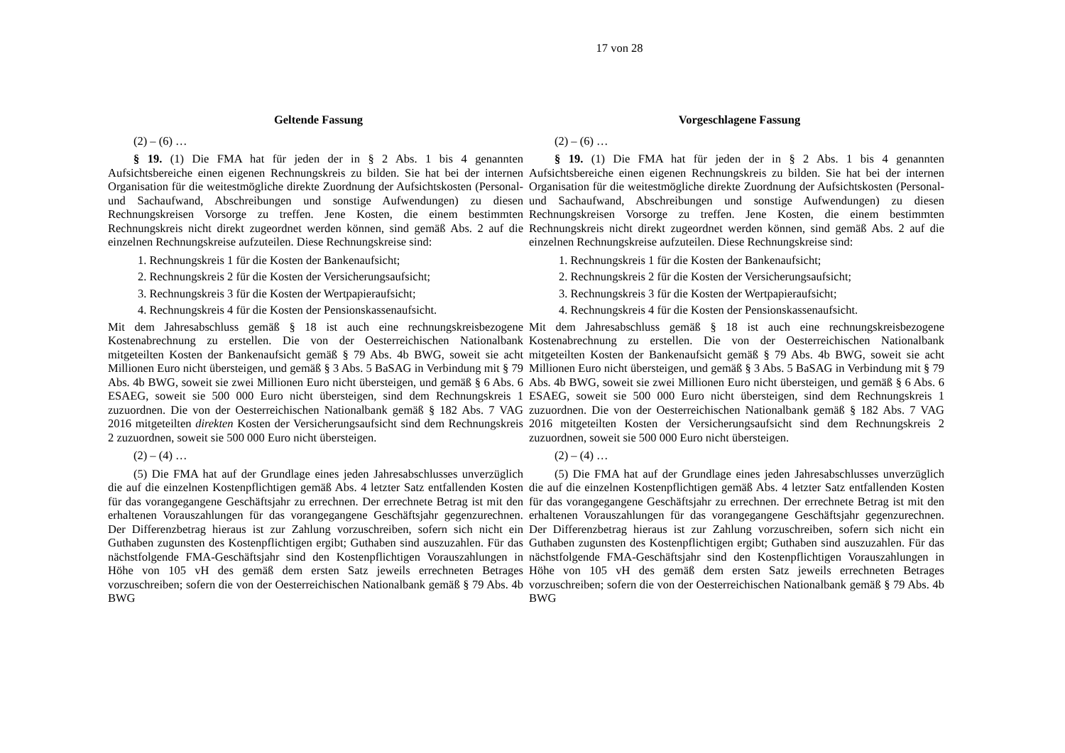17 von 28
| Geltende Fassung | Vorgeschlagene Fassung |
| --- | --- |
| (2) – (6) … | (2) – (6) … |
| § 19. (1) Die FMA hat für jeden der in § 2 Abs. 1 bis 4 genannten Aufsichtsbereiche einen eigenen Rechnungskreis zu bilden. Sie hat bei der internen Organisation für die weitestmögliche direkte Zuordnung der Aufsichtskosten (Personal- und Sachaufwand, Abschreibungen und sonstige Aufwendungen) zu diesen Rechnungskreisen Vorsorge zu treffen. Jene Kosten, die einem bestimmten Rechnungskreis nicht direkt zugeordnet werden können, sind gemäß Abs. 2 auf die einzelnen Rechnungskreise aufzuteilen. Diese Rechnungskreise sind: 1. Rechnungskreis 1 für die Kosten der Bankenaufsicht; 2. Rechnungskreis 2 für die Kosten der Versicherungsaufsicht; 3. Rechnungskreis 3 für die Kosten der Wertpapieraufsicht; 4. Rechnungskreis 4 für die Kosten der Pensionskassenaufsicht. Mit dem Jahresabschluss gemäß § 18 ist auch eine rechnungskreisbezogene Kostenabrechnung zu erstellen. Die von der Oesterreichischen Nationalbank mitgeteilten Kosten der Bankenaufsicht gemäß § 79 Abs. 4b BWG, soweit sie acht Millionen Euro nicht übersteigen, und gemäß § 3 Abs. 5 BaSAG in Verbindung mit § 79 Abs. 4b BWG, soweit sie zwei Millionen Euro nicht übersteigen, und gemäß § 6 Abs. 6 ESAEG, soweit sie 500 000 Euro nicht übersteigen, sind dem Rechnungskreis 1 zuzuordnen. Die von der Oesterreichischen Nationalbank gemäß § 182 Abs. 7 VAG 2016 mitgeteilten direkten Kosten der Versicherungsaufsicht sind dem Rechnungskreis 2 zuzuordnen, soweit sie 500 000 Euro nicht übersteigen. | § 19. (1) Die FMA hat für jeden der in § 2 Abs. 1 bis 4 genannten Aufsichtsbereiche einen eigenen Rechnungskreis zu bilden. Sie hat bei der internen Organisation für die weitestmögliche direkte Zuordnung der Aufsichtskosten (Personal- und Sachaufwand, Abschreibungen und sonstige Aufwendungen) zu diesen Rechnungskreisen Vorsorge zu treffen. Jene Kosten, die einem bestimmten Rechnungskreis nicht direkt zugeordnet werden können, sind gemäß Abs. 2 auf die einzelnen Rechnungskreise aufzuteilen. Diese Rechnungskreise sind: 1. Rechnungskreis 1 für die Kosten der Bankenaufsicht; 2. Rechnungskreis 2 für die Kosten der Versicherungsaufsicht; 3. Rechnungskreis 3 für die Kosten der Wertpapieraufsicht; 4. Rechnungskreis 4 für die Kosten der Pensionskassenaufsicht. Mit dem Jahresabschluss gemäß § 18 ist auch eine rechnungskreisbezogene Kostenabrechnung zu erstellen. Die von der Oesterreichischen Nationalbank mitgeteilten Kosten der Bankenaufsicht gemäß § 79 Abs. 4b BWG, soweit sie acht Millionen Euro nicht übersteigen, und gemäß § 3 Abs. 5 BaSAG in Verbindung mit § 79 Abs. 4b BWG, soweit sie zwei Millionen Euro nicht übersteigen, und gemäß § 6 Abs. 6 ESAEG, soweit sie 500 000 Euro nicht übersteigen, sind dem Rechnungskreis 1 zuzuordnen. Die von der Oesterreichischen Nationalbank gemäß § 182 Abs. 7 VAG 2016 mitgeteilten Kosten der Versicherungsaufsicht sind dem Rechnungskreis 2 zuzuordnen, soweit sie 500 000 Euro nicht übersteigen. |
| (2) – (4) … | (2) – (4) … |
| (5) Die FMA hat auf der Grundlage eines jeden Jahresabschlusses unverzüglich die auf die einzelnen Kostenpflichtigen gemäß Abs. 4 letzter Satz entfallenden Kosten für das vorangegangene Geschäftsjahr zu errechnen. Der errechnete Betrag ist mit den erhaltenen Vorauszahlungen für das vorangegangene Geschäftsjahr gegenzurechnen. Der Differenzbetrag hieraus ist zur Zahlung vorzuschreiben, sofern sich nicht ein Guthaben zugunsten des Kostenpflichtigen ergibt; Guthaben sind auszuzahlen. Für das nächstfolgende FMA-Geschäftsjahr sind den Kostenpflichtigen Vorauszahlungen in Höhe von 105 vH des gemäß dem ersten Satz jeweils errechneten Betrages vorzuschreiben; sofern die von der Oesterreichischen Nationalbank gemäß § 79 Abs. 4b BWG | (5) Die FMA hat auf der Grundlage eines jeden Jahresabschlusses unverzüglich die auf die einzelnen Kostenpflichtigen gemäß Abs. 4 letzter Satz entfallenden Kosten für das vorangegangene Geschäftsjahr zu errechnen. Der errechnete Betrag ist mit den erhaltenen Vorauszahlungen für das vorangegangene Geschäftsjahr gegenzurechnen. Der Differenzbetrag hieraus ist zur Zahlung vorzuschreiben, sofern sich nicht ein Guthaben zugunsten des Kostenpflichtigen ergibt; Guthaben sind auszuzahlen. Für das nächstfolgende FMA-Geschäftsjahr sind den Kostenpflichtigen Vorauszahlungen in Höhe von 105 vH des gemäß dem ersten Satz jeweils errechneten Betrages vorzuschreiben; sofern die von der Oesterreichischen Nationalbank gemäß § 79 Abs. 4b BWG |